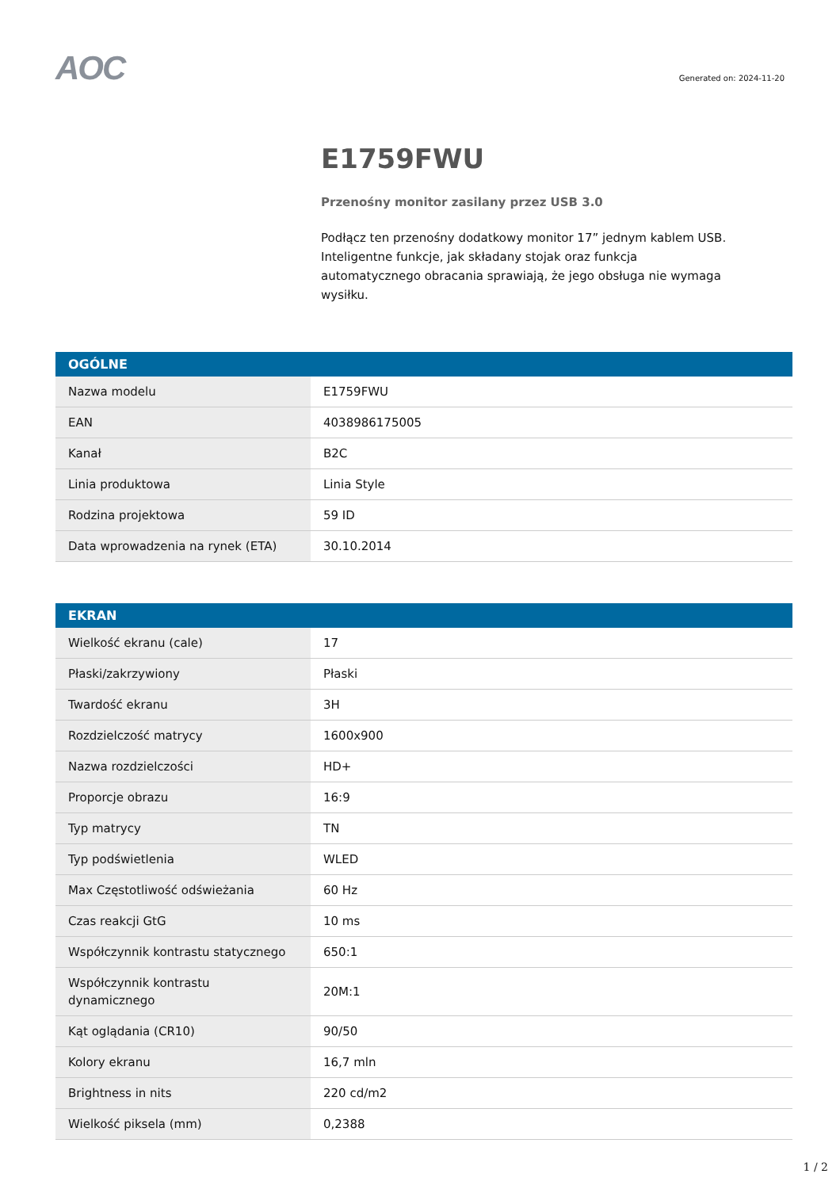AOC
Generated on: 2024-11-20
E1759FWU
Przenośny monitor zasilany przez USB 3.0
Podłącz ten przenośny dodatkowy monitor 17” jednym kablem USB. Inteligentne funkcje, jak składany stojak oraz funkcja automatycznego obracania sprawiają, że jego obsługa nie wymaga wysiłku.
| OGÓLNE | |
| --- | --- |
| Nazwa modelu | E1759FWU |
| EAN | 4038986175005 |
| Kanał | B2C |
| Linia produktowa | Linia Style |
| Rodzina projektowa | 59 ID |
| Data wprowadzenia na rynek (ETA) | 30.10.2014 |
| EKRAN | |
| --- | --- |
| Wielkość ekranu (cale) | 17 |
| Płaski/zakrzywiony | Płaski |
| Twardość ekranu | 3H |
| Rozdzielczość matrycy | 1600x900 |
| Nazwa rozdzielczości | HD+ |
| Proporcje obrazu | 16:9 |
| Typ matrycy | TN |
| Typ podświetlenia | WLED |
| Max Częstotliwość odświeżania | 60 Hz |
| Czas reakcji GtG | 10 ms |
| Współczynnik kontrastu statycznego | 650:1 |
| Współczynnik kontrastu dynamicznego | 20M:1 |
| Kąt oglądania (CR10) | 90/50 |
| Kolory ekranu | 16,7 mln |
| Brightness in nits | 220 cd/m2 |
| Wielkość piksela (mm) | 0,2388 |
1 / 2